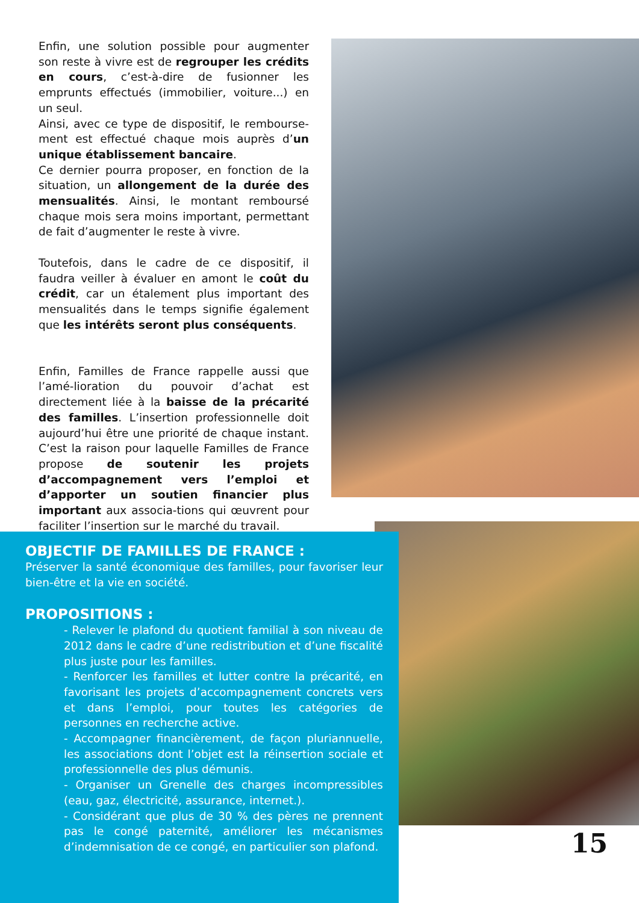Enfin, une solution possible pour augmenter son reste à vivre est de regrouper les crédits en cours, c’est-à-dire de fusionner les emprunts effectués (immobilier, voiture...) en un seul.
Ainsi, avec ce type de dispositif, le rembourse-ment est effectué chaque mois auprès d’un unique établissement bancaire.
Ce dernier pourra proposer, en fonction de la situation, un allongement de la durée des mensualités. Ainsi, le montant remboursé chaque mois sera moins important, permettant de fait d’augmenter le reste à vivre.
Toutefois, dans le cadre de ce dispositif, il faudra veiller à évaluer en amont le coût du crédit, car un étalement plus important des mensualités dans le temps signifie également que les intérêts seront plus conséquents.
Enfin, Familles de France rappelle aussi que l’amé-lioration du pouvoir d’achat est directement liée à la baisse de la précarité des familles. L’insertion professionnelle doit aujourd’hui être une priorité de chaque instant. C’est la raison pour laquelle Familles de France propose de soutenir les projets d’accompagnement vers l’emploi et d’apporter un soutien financier plus important aux associa-tions qui œuvrent pour faciliter l’insertion sur le marché du travail.
OBJECTIF DE FAMILLES DE FRANCE :
Préserver la santé économique des familles, pour favoriser leur bien-être et la vie en société.
PROPOSITIONS :
- Relever le plafond du quotient familial à son niveau de 2012 dans le cadre d’une redistribution et d’une fiscalité plus juste pour les familles.
- Renforcer les familles et lutter contre la précarité, en favorisant les projets d’accompagnement concrets vers et dans l’emploi, pour toutes les catégories de personnes en recherche active.
- Accompagner financièrement, de façon pluriannuelle, les associations dont l’objet est la réinsertion sociale et professionnelle des plus démunis.
- Organiser un Grenelle des charges incompressibles (eau, gaz, électricité, assurance, internet.).
- Considérant que plus de 30 % des pères ne prennent pas le congé paternité, améliorer les mécanismes d’indemnisation de ce congé, en particulier son plafond.
15